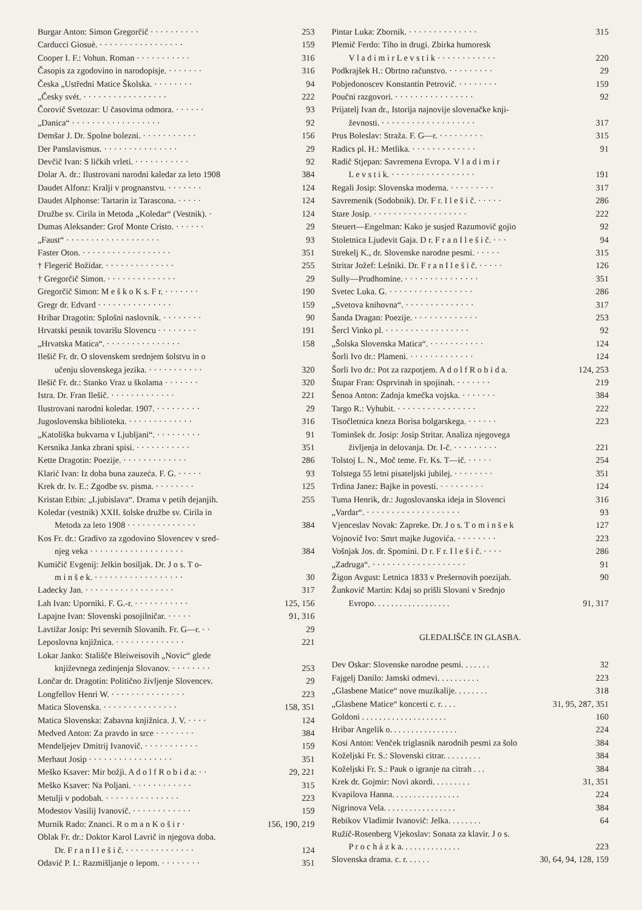Burgar Anton: Simon Gregorčič · · · · · · · · · · 253
Carducci Giosuè. · · · · · · · · · · · · · · · · · 159
Cooper I. F.: Vohun. Roman · · · · · · · · · · · 316
Časopis za zgodovino in narodopisje. · · · · · · · 316
Česka „Ustředni Matice Školska. · · · · · · · · 94
„Česky svét. · · · · · · · · · · · · · · · · · 222
Čorovič Svetozar: U časovima odmora. · · · · · · 93
„Danica“ · · · · · · · · · · · · · · · · · · 92
Demšar J. Dr. Spolne bolezni. · · · · · · · · · · · 156
Der Panslavismus. · · · · · · · · · · · · · · · 29
Devčič Ivan: S ličkih vrleti. · · · · · · · · · · · 92
Dolar A. dr.: Ilustrovani narodni kaledar za leto 1908 384
Daudet Alfonz: Kralji v prognanstvu. · · · · · · · 124
Daudet Alphonse: Tartarin iz Tarascona. · · · · · 124
Družbe sv. Cirila in Metoda „Koledar“ (Vestnik). · 124
Dumas Aleksander: Grof Monte Cristo. · · · · · · 29
„Faust“ · · · · · · · · · · · · · · · · · · · 93
Faster Oton. · · · · · · · · · · · · · · · · · · 351
† Flegerič Božidar. · · · · · · · · · · · · · · 255
† Gregorčič Simon. · · · · · · · · · · · · · · 29
Gregorčič Simon: M e š k o K s. F r. · · · · · · · 190
Gregr dr. Edvard · · · · · · · · · · · · · · · 159
Hribar Dragotin: Splošni naslovnik. · · · · · · · · 90
Hrvatski pesnik tovarišu Slovencu · · · · · · · · 191
„Hrvatska Matica“. · · · · · · · · · · · · · · · 158
Ilešič Fr. dr. O slovenskem srednjem šolstvu in o
učenju slovenskega jezika. · · · · · · · · · · · 320
Ilešič Fr. dr.: Stanko Vraz u školama · · · · · · · 320
Istra. Dr. Fran Ilešič. · · · · · · · · · · · · · 221
Ilustrovani narodni koledar. 1907. · · · · · · · · · 29
Jugoslovenska biblioteka. · · · · · · · · · · · · · 316
„Katoliška bukvarna v Ljubljani“. · · · · · · · · · 91
Kersnika Janka zbrani spisi. · · · · · · · · · · · 351
Kette Dragotin: Poezije. · · · · · · · · · · · · · 286
Klarić Ivan: Iz doba buna zauzeća. F. G. · · · · · 93
Krek dr. Iv. E.: Zgodbe sv. pisma. · · · · · · · · 125
Kristan Etbin: „Ljubislava“. Drama v petih dejanjih. 255
Koledar (vestnik) XXII. šolske družbe sv. Cirila in
Metoda za leto 1908 · · · · · · · · · · · · · · 384
Kos Fr. dr.: Gradivo za zgodovino Slovencev v sred-
njeg veka · · · · · · · · · · · · · · · · · · · 384
Kumičič Evgenij: Jelkin bosiljak. Dr. J o s. T o-
m i n š e k. · · · · · · · · · · · · · · · · · · 30
Ladecky Jan. · · · · · · · · · · · · · · · · · · 317
Lah Ivan: Uporniki. F. G.-r. · · · · · · · · · · · 125, 156
Lapajne Ivan: Slovenski posojilničar. · · · · · 91, 316
Lavtižar Josip: Pri severnih Slovanih. Fr. G—r. · · 29
Leposlovna knjižnica. · · · · · · · · · · · · · · 221
Lokar Janko: Stališče Bleiweisovih „Novic“ glede
književnega zedinjenja Slovanov. · · · · · · · · 253
Lončar dr. Dragotin: Politično življenje Slovencev. 29
Longfellov Henri W. · · · · · · · · · · · · · · · 223
Matica Slovenska. · · · · · · · · · · · · · · · 158, 351
Matica Slovenska: Zabavna knjižnica. J. V. · · · · 124
Medved Anton: Za pravdo in srce · · · · · · · · 384
Mendeljejev Dmitrij Ivanovič. · · · · · · · · · · · 159
Merhaut Josip · · · · · · · · · · · · · · · · · 351
Meško Ksaver: Mir božji. A d o l f R o b i d a: · · 29, 221
Meško Ksaver: Na Poljani. · · · · · · · · · · · · 315
Metulji v podobah. · · · · · · · · · · · · · · · 223
Modestov Vasilij Ivanovič. · · · · · · · · · · · · 159
Murnik Rado: Znanci. R o m a n K o š i r · 156, 190, 219
Oblak Fr. dr.: Doktor Karol Lavrič in njegova doba.
Dr. F r a n I l e š i č. · · · · · · · · · · · · · · 124
Odavić P. I.: Razmišljanje o lepom. · · · · · · · · 351
Pintar Luka: Zbornik. · · · · · · · · · · · · · · 315
Plemič Ferdo: Tiho in drugi. Zbirka humoresk
V l a d i m i r L e v s t i k · · · · · · · · · · · · 220
Podkrajšek H.: Obrtno računstvo. · · · · · · · · · 29
Pobjedonoscev Konstantin Petrovič. · · · · · · · · 159
Poučni razgovori. · · · · · · · · · · · · · · · · 92
Prijatelj Ivan dr., Istorija najnovije slovenačke knji-
ževnosti. · · · · · · · · · · · · · · · · · · · 317
Prus Boleslav: Straža. F. G—r. · · · · · · · · · 315
Radics pl. H.: Metlika. · · · · · · · · · · · · · 91
Radič Stjepan: Savremena Evropa. V l a d i m i r
L e v s t i k. · · · · · · · · · · · · · · · · · 191
Regali Josip: Slovenska moderna. · · · · · · · · · 317
Savremenik (Sodobnik). Dr. F r. I l e š i č. · · · · · 286
Stare Josip. · · · · · · · · · · · · · · · · · · · 222
Steuert—Engelman: Kako je susjed Razumovič gojio 92
Stoletnica Ljudevit Gaja. D r. F r a n I l e š i č. · · · 94
Strekelj K., dr. Slovenske narodne pesmi. · · · · · 315
Stritar Jožef: Lešniki. Dr. F r a n I l e š i č. · · · · · 126
Sully—Prudhomine. · · · · · · · · · · · · · · · 351
Svetec Luka. G. · · · · · · · · · · · · · · · · · 286
„Svetova knihovna“. · · · · · · · · · · · · · · 317
Šanda Dragan: Poezije. · · · · · · · · · · · · · 253
Šercl Vinko pl. · · · · · · · · · · · · · · · · · 92
„Šolska Slovenska Matica“. · · · · · · · · · · · 124
Šorli Ivo dr.: Plameni. · · · · · · · · · · · · · 124
Šorli Ivo dr.: Pot za razpotjem. A d o l f R o b i d a. 124, 253
Štupar Fran: Osprvinah in spojinah. · · · · · · · 219
Šenoa Anton: Zadnja kmečka vojska. · · · · · · · 384
Targo R.: Vyhubit. · · · · · · · · · · · · · · · · 222
Tisočletnica kneza Borisa bolgarskega. · · · · · · 223
Tominšek dr. Josip: Josip Stritar. Analiza njegovega
življenja in delovanja. Dr. I-č. · · · · · · · · · 221
Tolstoj L. N., Moč teme. Fr. Ks. T—ič. · · · · · 254
Tolstega 55 letni pisateljski jubilej. · · · · · · · · 351
Trdina Janez: Bajke in povesti. · · · · · · · · · 124
Tuma Henrik, dr.: Jugoslovanska ideja in Slovenci 316
„Vardar“. · · · · · · · · · · · · · · · · · · · 93
Vjenceslav Novak: Zapreke. Dr. J o s. T o m i n š e k 127
Vojnovič Ivo: Smrt majke Jugovića. · · · · · · · · 223
Vošnjak Jos. dr. Spomini. D r. F r. I l e š i č. · · · · 286
„Zadruga“. · · · · · · · · · · · · · · · · · · · 91
Žigon Avgust: Letnica 1833 v Prešernovih poezijah. 90
Žunkovič Martin: Kdaj so prišli Slovani v Srednjo
Evropo. . . . . . . . . . . . . . . . . . 91, 317
GLEDALIŠČE IN GLASBA.
Dev Oskar: Slovenske narodne pesmi. . . . . . . 32
Fajgelj Danilo: Jamski odmevi. . . . . . . . . . 223
„Glasbene Matice“ nove muzikalije. . . . . . . . 318
„Glasbene Matice“ koncerti c. r. . . . 31, 95, 287, 351
Goldoni . . . . . . . . . . . . . . . . . . . . 160
Hribar Angelik o. . . . . . . . . . . . . . . . 224
Kosi Anton: Venček triglasnik narodnih pesmi za šolo 384
Koželjski Fr. S.: Slovenski citrar. . . . . . . . . 384
Koželjski Fr. S.: Pauk o igranje na citrah . . . 384
Krek dr. Gojmir: Novi akordi. . . . . . . . . 31, 351
Kvapilova Hanna. . . . . . . . . . . . . . . . 224
Nigrinova Vela. . . . . . . . . . . . . . . . . 384
Rebikov Vladimir Ivanovič: Jelka. . . . . . . . 64
Ružič-Rosenberg Vjekoslav: Sonata za klavir. J o s.
P r o c h á z k a. . . . . . . . . . . . . . 223
Slovenska drama. c. r. . . . . . 30, 64, 94, 128, 159